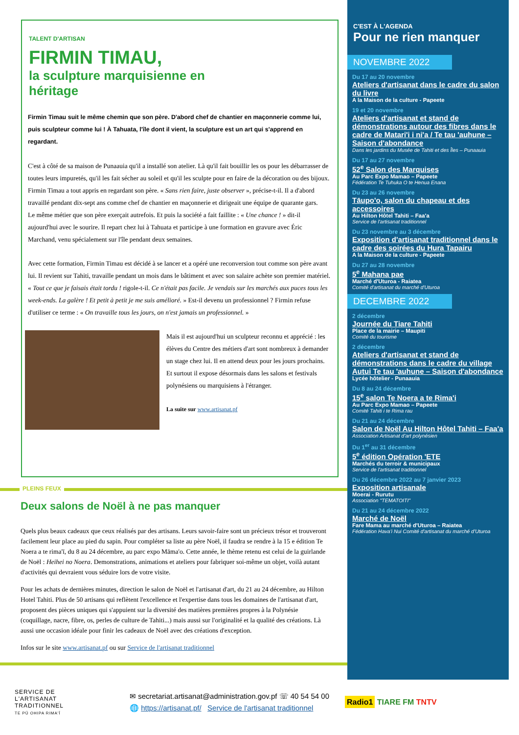TALENT D'ARTISAN
FIRMIN TIMAU,
la sculpture marquisienne en héritage
Firmin Timau suit le même chemin que son père. D'abord chef de chantier en maçonnerie comme lui, puis sculpteur comme lui ! À Tahuata, l'île dont il vient, la sculpture est un art qui s'apprend en regardant.
C'est à côté de sa maison de Punaauia qu'il a installé son atelier. Là qu'il fait bouillir les os pour les débarrasser de toutes leurs impuretés, qu'il les fait sécher au soleil et qu'il les sculpte pour en faire de la décoration ou des bijoux. Firmin Timau a tout appris en regardant son père. « Sans rien faire, juste observer », précise-t-il. Il a d'abord travaillé pendant dix-sept ans comme chef de chantier en maçonnerie et dirigeait une équipe de quarante gars.
Le même métier que son père exerçait autrefois. Et puis la société a fait faillite : « Une chance ! » dit-il aujourd'hui avec le sourire. Il repart chez lui à Tahuata et participe à une formation en gravure avec Éric Marchand, venu spécialement sur l'île pendant deux semaines.
Avec cette formation, Firmin Timau est décidé à se lancer et a opéré une reconversion tout comme son père avant lui. Il revient sur Tahiti, travaille pendant un mois dans le bâtiment et avec son salaire achète son premier matériel. « Tout ce que je faisais était tordu ! rigole-t-il. Ce n'était pas facile. Je vendais sur les marchés aux puces tous les week-ends. La galère ! Et petit à petit je me suis amélioré. » Est-il devenu un professionnel ? Firmin refuse d'utiliser ce terme : « On travaille tous les jours, on n'est jamais un professionnel. »
Mais il est aujourd'hui un sculpteur reconnu et apprécié : les élèves du Centre des métiers d'art sont nombreux à demander un stage chez lui. Il en attend deux pour les jours prochains. Et surtout il expose désormais dans les salons et festivals polynésiens ou marquisiens à l'étranger.
La suite sur www.artisanat.pf
PLEINS FEUX
Deux salons de Noël à ne pas manquer
Quels plus beaux cadeaux que ceux réalisés par des artisans. Leurs savoir-faire sont un précieux trésor et trouveront facilement leur place au pied du sapin. Pour compléter sa liste au père Noël, il faudra se rendre à la 15 e édition Te Noera a te rima'ī, du 8 au 24 décembre, au parc expo Māma'o. Cette année, le thème retenu est celui de la guirlande de Noël : Heihei no Noera. Demonstrations, animations et ateliers pour fabriquer soi-même un objet, voilà autant d'activités qui devraient vous séduire lors de votre visite.
Pour les achats de dernières minutes, direction le salon de Noël et l'artisanat d'art, du 21 au 24 décembre, au Hilton Hotel Tahiti. Plus de 50 artisans qui reflètent l'excellence et l'expertise dans tous les domaines de l'artisanat d'art, proposent des pièces uniques qui s'appuient sur la diversité des matières premières propres à la Polynésie (coquillage, nacre, fibre, os, perles de culture de Tahiti...) mais aussi sur l'originalité et la qualité des créations. Là aussi une occasion idéale pour finir les cadeaux de Noël avec des créations d'exception.
Infos sur le site www.artisanat.pf ou sur Service de l'artisanat traditionnel
C'EST À L'AGENDA
Pour ne rien manquer
NOVEMBRE 2022
Du 17 au 20 novembre
Ateliers d'artisanat dans le cadre du salon du livre
A la Maison de la culture - Papeete
19 et 20 novembre
Ateliers d'artisanat et stand de démonstrations autour des fibres dans le cadre de Matari'i i ni'a / Te tau 'auhune – Saison d'abondance
Dans les jardins du Musée de Tahiti et des Îles – Punaauia
Du 17 au 27 novembre
52<sup>e</sup> Salon des Marquises
Au Parc Expo Mamao – Papeete
Fédération Te Tuhuka O te Henua Enana
Du 23 au 26 novembre
Tāupo'o, salon du chapeau et des accessoires
Au Hilton Hôtel Tahiti – Faa'a
Service de l'artisanat traditionnel
Du 23 novembre au 3 décembre
Exposition d'artisanat traditionnel dans le cadre des soirées du Hura Tapairu
A la Maison de la culture - Papeete
Du 27 au 28 novembre
5<sup>e</sup> Mahana pae
Marché d'Uturoa - Raiatea
Comité d'artisanat du marché d'Uturoa
DECEMBRE 2022
2 décembre
Journée du Tiare Tahiti
Place de la mairie – Maupiti
Comité du tourisme
2 décembre
Ateliers d'artisanat et stand de démonstrations dans le cadre du village Autui Te tau 'auhune – Saison d'abondance
Lycée hôtelier - Punaauia
Du 8 au 24 décembre
15<sup>e</sup> salon Te Noera a te Rima'i
Au Parc Expo Mamao – Papeete
Comité Tahiti i te Rima rau
Du 21 au 24 décembre
Salon de Noël Au Hilton Hôtel Tahiti – Faa'a
Association Artisanat d'art polynésien
Du 1<sup>er</sup> au 31 décembre
5<sup>e</sup> édition Opération 'ETE
Marchés du terroir & municipaux
Service de l'artisanat traditionnel
Du 26 décembre 2022 au 7 janvier 2023
Exposition artisanale
Moerai - Rurutu
Association "TEMATOITI"
Du 21 au 24 décembre 2022
Marché de Noël
Fare Mama au marché d'Uturoa – Raiatea
Fédération Hava'i Nui Comité d'artisanat du marché d'Uturoa
SERVICE DE
L'ARTISANAT
TRADITIONNEL
TE PŪ OHIPA RIMA'Ī
✉ secretariat.artisanat@administration.gov.pf ☏ 40 54 54 00
🌐 https://artisanat.pf/ Service de l'artisanat traditionnel
Radio1 TIARE FM TNTV